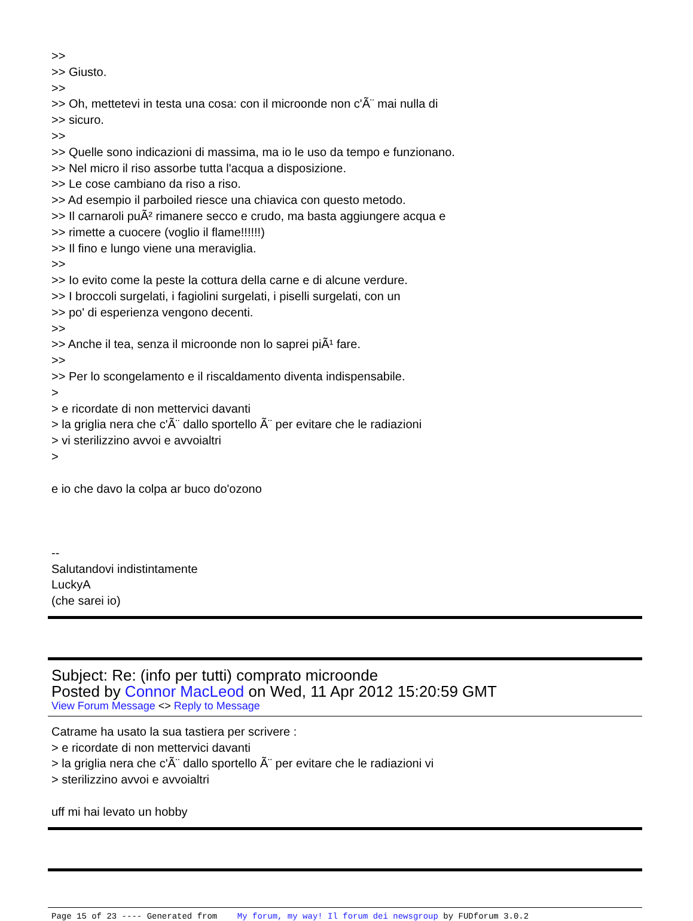>>
>> Giusto.
>>
>> Oh, mettetevi in testa una cosa: con il microonde non c'Ã¨ mai nulla di
>> sicuro.
>>
>> Quelle sono indicazioni di massima, ma io le uso da tempo e funzionano.
>> Nel micro il riso assorbe tutta l'acqua a disposizione.
>> Le cose cambiano da riso a riso.
>> Ad esempio il parboiled riesce una chiavica con questo metodo.
>> Il carnaroli puÃ² rimanere secco e crudo, ma basta aggiungere acqua e
>> rimette a cuocere (voglio il flame!!!!!!)
>> Il fino e lungo viene una meraviglia.
>>
>> Io evito come la peste la cottura della carne e di alcune verdure.
>> I broccoli surgelati, i fagiolini surgelati, i piselli surgelati, con un
>> po' di esperienza vengono decenti.
>>
>> Anche il tea, senza il microonde non lo saprei piÃ¹ fare.
>>
>> Per lo scongelamento e il riscaldamento diventa indispensabile.
>
> e ricordate di non mettervici davanti
> la griglia nera che c'Ã¨ dallo sportello Ã¨ per evitare che le radiazioni
> vi sterilizzino avvoi e avvoialtri
>
e io che davo la colpa ar buco do'ozono
--
Salutandovi indistintamente
LuckyA
(che sarei io)
Subject: Re: (info per tutti) comprato microonde
Posted by Connor MacLeod on Wed, 11 Apr 2012 15:20:59 GMT
View Forum Message <> Reply to Message
Catrame ha usato la sua tastiera per scrivere :
> e ricordate di non mettervici davanti
> la griglia nera che c'Ã¨ dallo sportello Ã¨ per evitare che le radiazioni vi
> sterilizzino avvoi e avvoialtri
uff mi hai levato un hobby
Page 15 of 23 ---- Generated from My forum, my way! Il forum dei newsgroup by FUDforum 3.0.2